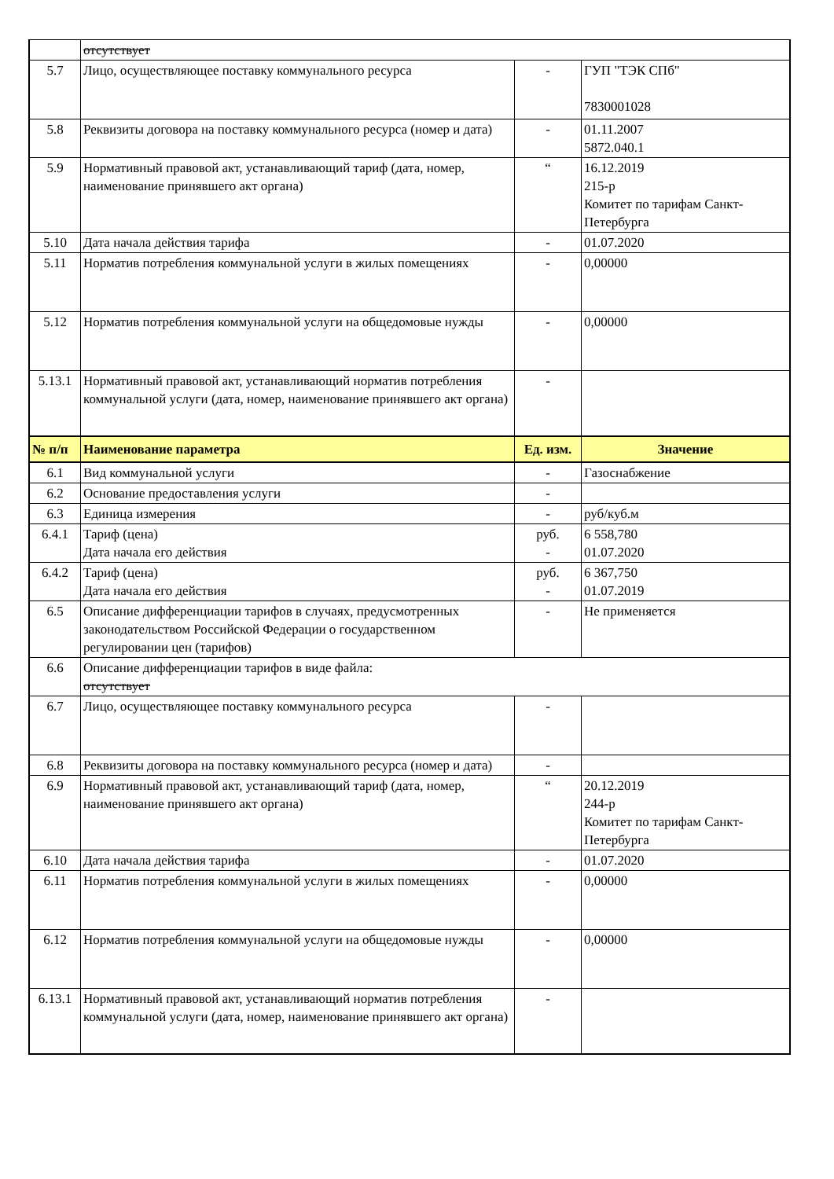| | отсутствует | | |
| 5.7 | Лицо, осуществляющее поставку коммунального ресурса | - | ГУП "ТЭК СПб" 7830001028 |
| 5.8 | Реквизиты договора на поставку коммунального ресурса (номер и дата) | - | 01.11.2007 5872.040.1 |
| 5.9 | Нормативный правовой акт, устанавливающий тариф (дата, номер, наименование принявшего акт органа) | “ | 16.12.2019 215-р Комитет по тарифам Санкт-Петербурга |
| 5.10 | Дата начала действия тарифа | - | 01.07.2020 |
| 5.11 | Норматив потребления коммунальной услуги в жилых помещениях | - | 0,00000 |
| 5.12 | Норматив потребления коммунальной услуги на общедомовые нужды | - | 0,00000 |
| 5.13.1 | Нормативный правовой акт, устанавливающий норматив потребления коммунальной услуги (дата, номер, наименование принявшего акт органа) | - | |
| № п/п | Наименование параметра | Ед. изм. | Значение |
| 6.1 | Вид коммунальной услуги | - | Газоснабжение |
| 6.2 | Основание предоставления услуги | - | |
| 6.3 | Единица измерения | - | руб/куб.м |
| 6.4.1 | Тариф (цена) Дата начала его действия | руб. - | 6 558,780 01.07.2020 |
| 6.4.2 | Тариф (цена) Дата начала его действия | руб. - | 6 367,750 01.07.2019 |
| 6.5 | Описание дифференциации тарифов в случаях, предусмотренных законодательством Российской Федерации о государственном регулировании цен (тарифов) | - | Не применяется |
| 6.6 | Описание дифференциации тарифов в виде файла: отсутствует | | |
| 6.7 | Лицо, осуществляющее поставку коммунального ресурса | - | |
| 6.8 | Реквизиты договора на поставку коммунального ресурса (номер и дата) | - | |
| 6.9 | Нормативный правовой акт, устанавливающий тариф (дата, номер, наименование принявшего акт органа) | “ | 20.12.2019 244-р Комитет по тарифам Санкт-Петербурга |
| 6.10 | Дата начала действия тарифа | - | 01.07.2020 |
| 6.11 | Норматив потребления коммунальной услуги в жилых помещениях | - | 0,00000 |
| 6.12 | Норматив потребления коммунальной услуги на общедомовые нужды | - | 0,00000 |
| 6.13.1 | Нормативный правовой акт, устанавливающий норматив потребления коммунальной услуги (дата, номер, наименование принявшего акт органа) | - | |